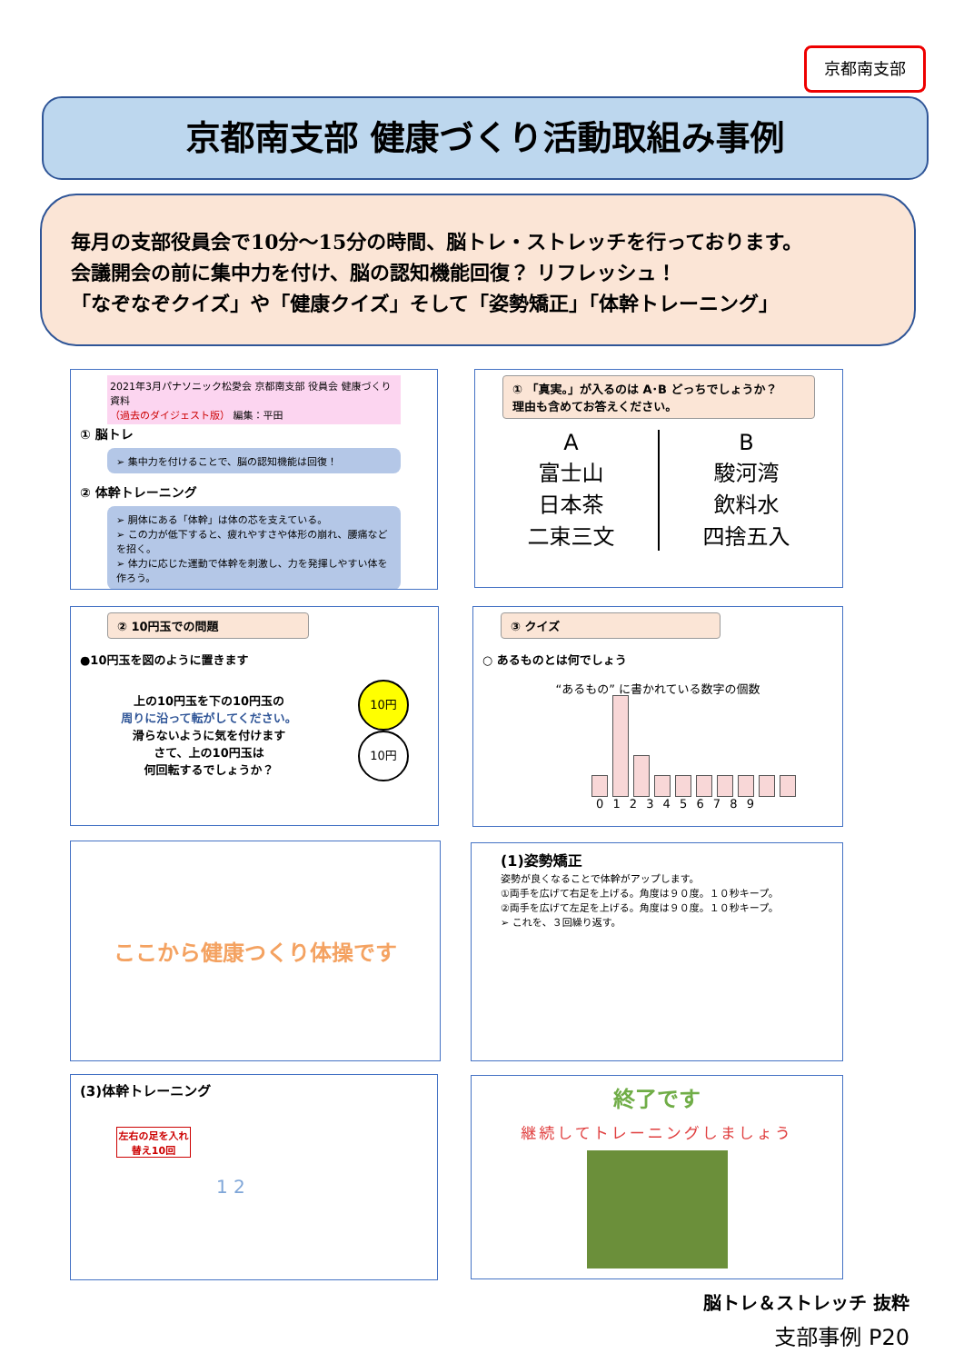京都南支部
京都南支部 健康づくり活動取組み事例
毎月の支部役員会で10分～15分の時間、脳トレ・ストレッチを行っております。
会議開会の前に集中力を付け、脳の認知機能回復？ リフレッシュ！
「なぞなぞクイズ」や「健康クイズ」そして「姿勢矯正」「体幹トレーニング」
2021年3月パナソニック松愛会 京都南支部 役員会 健康づくり 資料
（過去のダイジェスト版） 編集：平田
① 脳トレ
➢ 集中力を付けることで、脳の認知機能は回復！
② 体幹トレーニング
➢ 胴体にある「体幹」は体の芯を支えている。
➢ この力が低下すると、疲れやすさや体形の崩れ、腰痛などを招く。
➢ 体力に応じた運動で体幹を刺激し、力を発揮しやすい体を作ろう。
① 「真実。」が入るのは A･B どっちでしょうか？
理由も含めてお答えください。
A
富士山
日本茶
二束三文
B
駿河湾
飲料水
四捨五入
② 10円玉での問題
●10円玉を図のように置きます
上の10円玉を下の10円玉の
周りに沿って転がしてください。
滑らないように気を付けます
さて、上の10円玉は
何回転するでしょうか？
10円
10円
③ クイズ
○ あるものとは何でしょう
“あるもの” に書かれている数字の個数
0 1 2 3 4 5 6 7 8 9
ここから健康つくり体操です
(1)姿勢矯正
姿勢が良くなることで体幹がアップします。
①両手を広げて右足を上げる。角度は９０度。１０秒キープ。
②両手を広げて左足を上げる。角度は９０度。１０秒キープ。
➢ これを、３回繰り返す。
(3)体幹トレーニング
左右の足を入れ替え10回
1 2
終了です
継続してトレーニングしましょう
脳トレ＆ストレッチ 抜粋
支部事例 P20